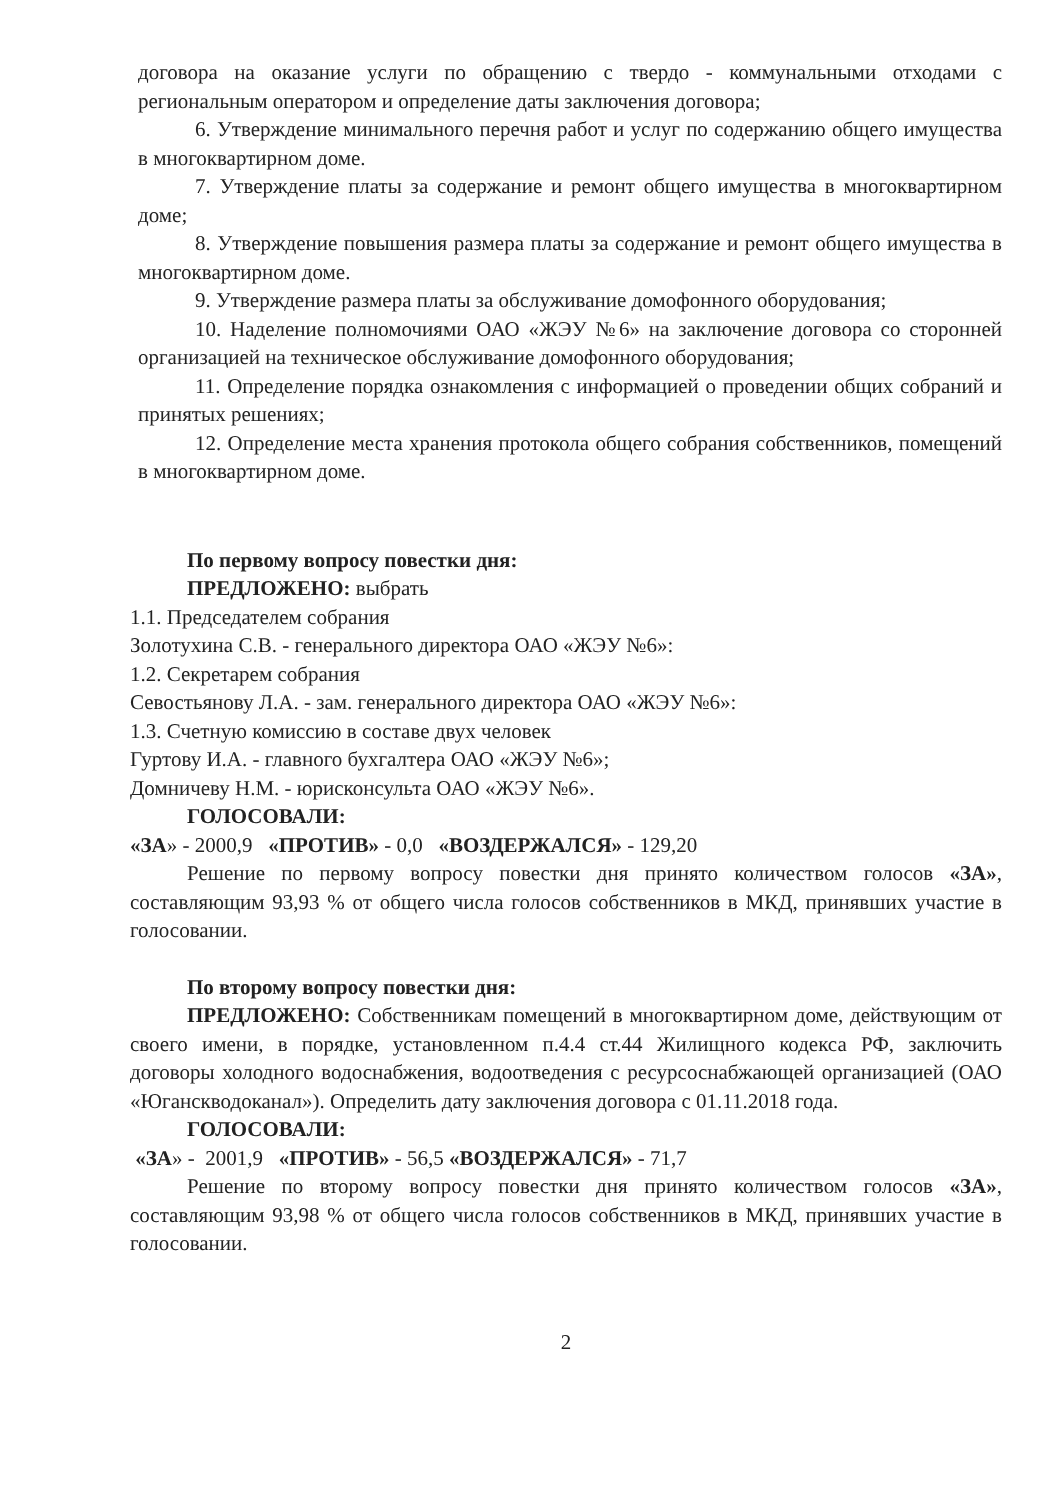договора на оказание услуги по обращению с твердо - коммунальными отходами с региональным оператором и определение даты заключения договора;
6. Утверждение минимального перечня работ и услуг по содержанию общего имущества в многоквартирном доме.
7. Утверждение платы за содержание и ремонт общего имущества в многоквартирном доме;
8. Утверждение повышения размера платы за содержание и ремонт общего имущества в многоквартирном доме.
9. Утверждение размера платы за обслуживание домофонного оборудования;
10. Наделение полномочиями ОАО «ЖЭУ №6» на заключение договора со сторонней организацией на техническое обслуживание домофонного оборудования;
11. Определение порядка ознакомления с информацией о проведении общих собраний и принятых решениях;
12. Определение места хранения протокола общего собрания собственников, помещений в многоквартирном доме.
По первому вопросу повестки дня:
ПРЕДЛОЖЕНО: выбрать
1.1. Председателем собрания
Золотухина С.В. - генерального директора ОАО «ЖЭУ №6»:
1.2. Секретарем собрания
Севостьянову Л.А. - зам. генерального директора ОАО «ЖЭУ №6»:
1.3. Счетную комиссию в составе двух человек
Гуртову И.А. - главного бухгалтера ОАО «ЖЭУ №6»;
Домничеву Н.М. - юрисконсульта ОАО «ЖЭУ №6».
ГОЛОСОВАЛИ:
«ЗА» - 2000,9 «ПРОТИВ» - 0,0 «ВОЗДЕРЖАЛСЯ» - 129,20
Решение по первому вопросу повестки дня принято количеством голосов «ЗА», составляющим 93,93 % от общего числа голосов собственников в МКД, принявших участие в голосовании.
По второму вопросу повестки дня:
ПРЕДЛОЖЕНО: Собственникам помещений в многоквартирном доме, действующим от своего имени, в порядке, установленном п.4.4 ст.44 Жилищного кодекса РФ, заключить договоры холодного водоснабжения, водоотведения с ресурсоснабжающей организацией (ОАО «Юганскводоканал»). Определить дату заключения договора с 01.11.2018 года.
ГОЛОСОВАЛИ:
«ЗА» - 2001,9 «ПРОТИВ» - 56,5 «ВОЗДЕРЖАЛСЯ» - 71,7
Решение по второму вопросу повестки дня принято количеством голосов «ЗА», составляющим 93,98 % от общего числа голосов собственников в МКД, принявших участие в голосовании.
2